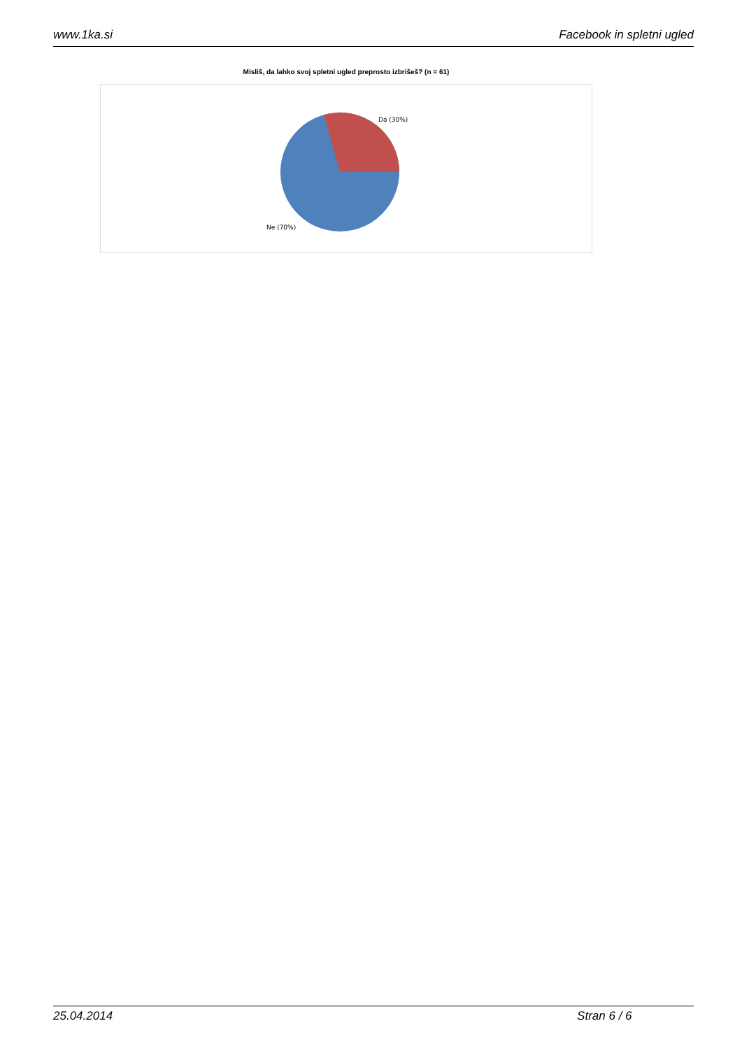www.1ka.si Facebook in spletni ugled
Misliš, da lahko svoj spletni ugled preprosto izbrišeš? (n = 61)
Da (30%)
Ne (70%)
25.04.2014 Stran 6 / 6